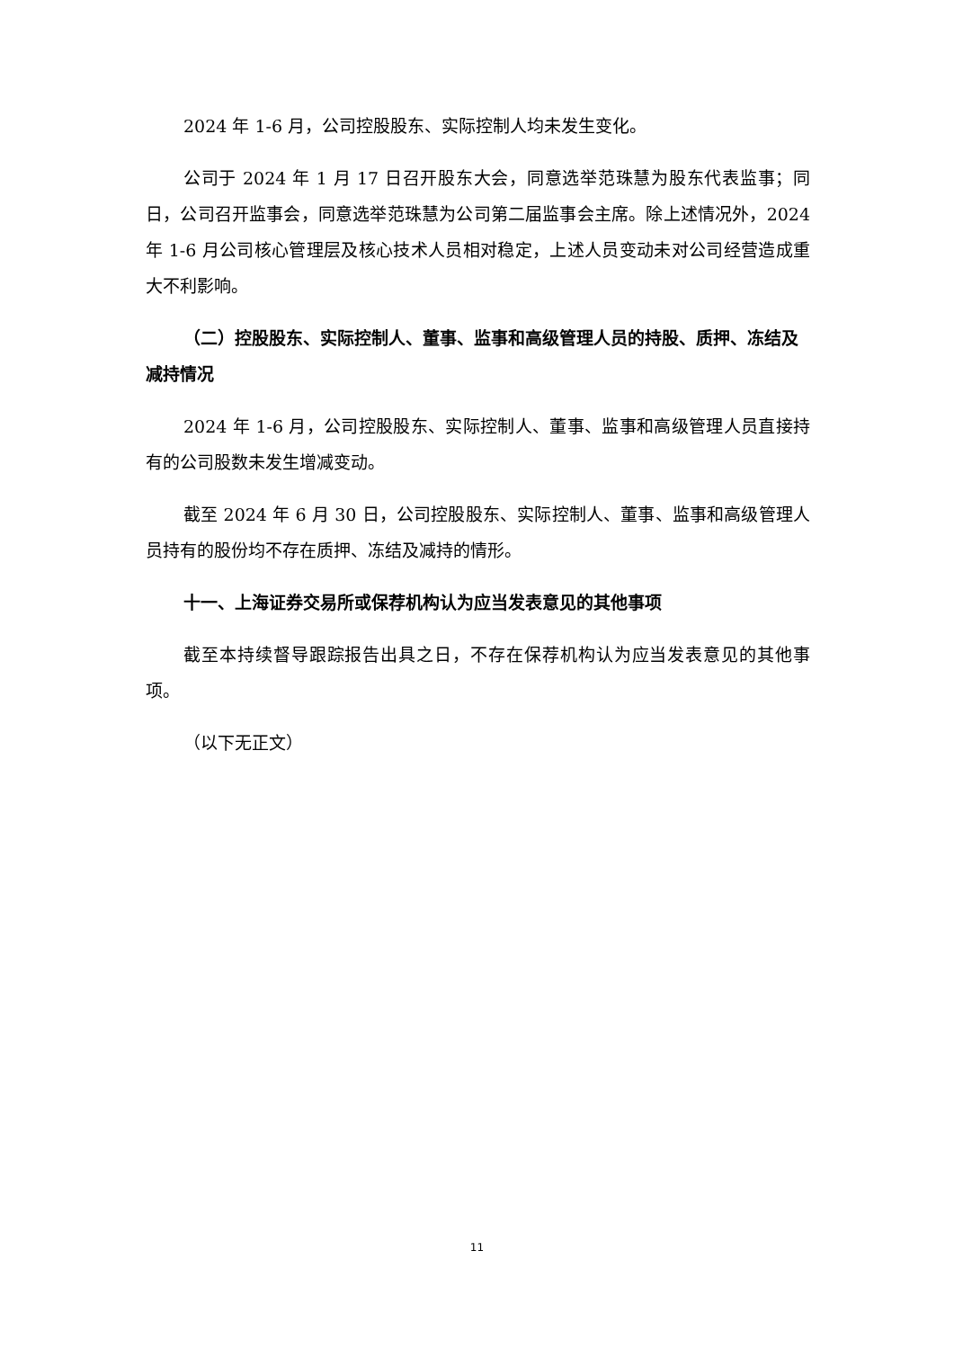2024 年 1-6 月，公司控股股东、实际控制人均未发生变化。
公司于 2024 年 1 月 17 日召开股东大会，同意选举范珠慧为股东代表监事；同日，公司召开监事会，同意选举范珠慧为公司第二届监事会主席。除上述情况外，2024 年 1-6 月公司核心管理层及核心技术人员相对稳定，上述人员变动未对公司经营造成重大不利影响。
（二）控股股东、实际控制人、董事、监事和高级管理人员的持股、质押、冻结及减持情况
2024 年 1-6 月，公司控股股东、实际控制人、董事、监事和高级管理人员直接持有的公司股数未发生增减变动。
截至 2024 年 6 月 30 日，公司控股股东、实际控制人、董事、监事和高级管理人员持有的股份均不存在质押、冻结及减持的情形。
十一、上海证券交易所或保荐机构认为应当发表意见的其他事项
截至本持续督导跟踪报告出具之日，不存在保荐机构认为应当发表意见的其他事项。
（以下无正文）
11